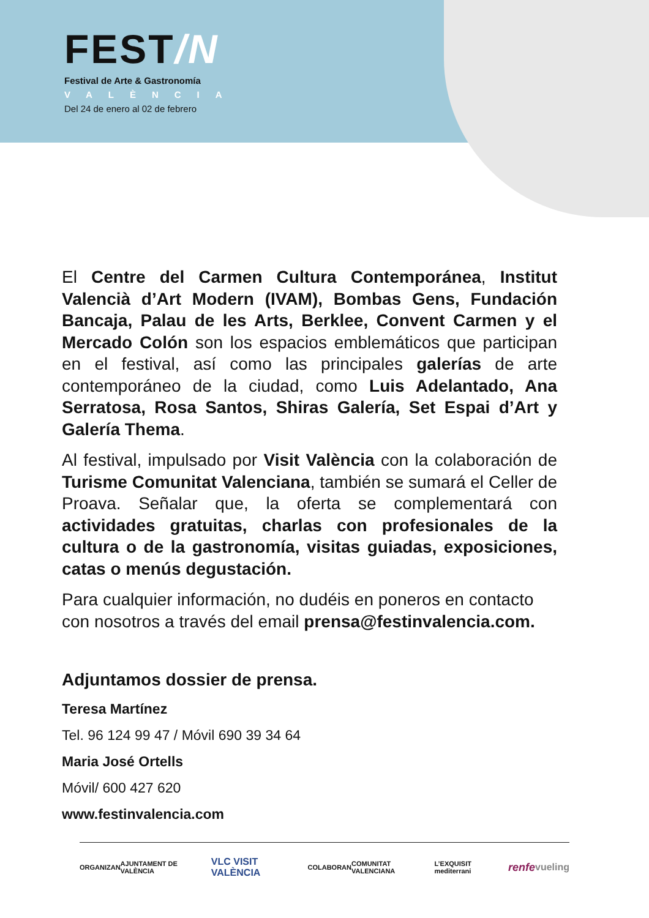FEST/N
Festival de Arte & Gastronomía
VALÈNCIA
Del 24 de enero al 02 de febrero
El Centre del Carmen Cultura Contemporánea, Institut Valencià d’Art Modern (IVAM), Bombas Gens, Fundación Bancaja, Palau de les Arts, Berklee, Convent Carmen y el Mercado Colón son los espacios emblemáticos que participan en el festival, así como las principales galerías de arte contemporáneo de la ciudad, como Luis Adelantado, Ana Serratosa, Rosa Santos, Shiras Galería, Set Espai d’Art y Galería Thema.
Al festival, impulsado por Visit València con la colaboración de Turisme Comunitat Valenciana, también se sumará el Celler de Proava. Señalar que, la oferta se complementará con actividades gratuitas, charlas con profesionales de la cultura o de la gastronomía, visitas guiadas, exposiciones, catas o menús degustación.
Para cualquier información, no dudéis en poneros en contacto con nosotros a través del email prensa@festinvalencia.com.
Adjuntamos dossier de prensa.
Teresa Martínez
Tel. 96 124 99 47 / Móvil 690 39 34 64
Maria José Ortells
Móvil/ 600 427 620
www.festinvalencia.com
ORGANIZAN AJUNTAMENT DE VALÈNCIA VLC VISIT VALÈNCIA COLABORAN COMUNITAT VALENCIANA L’EXQUISIT mediterrani renfe vueling